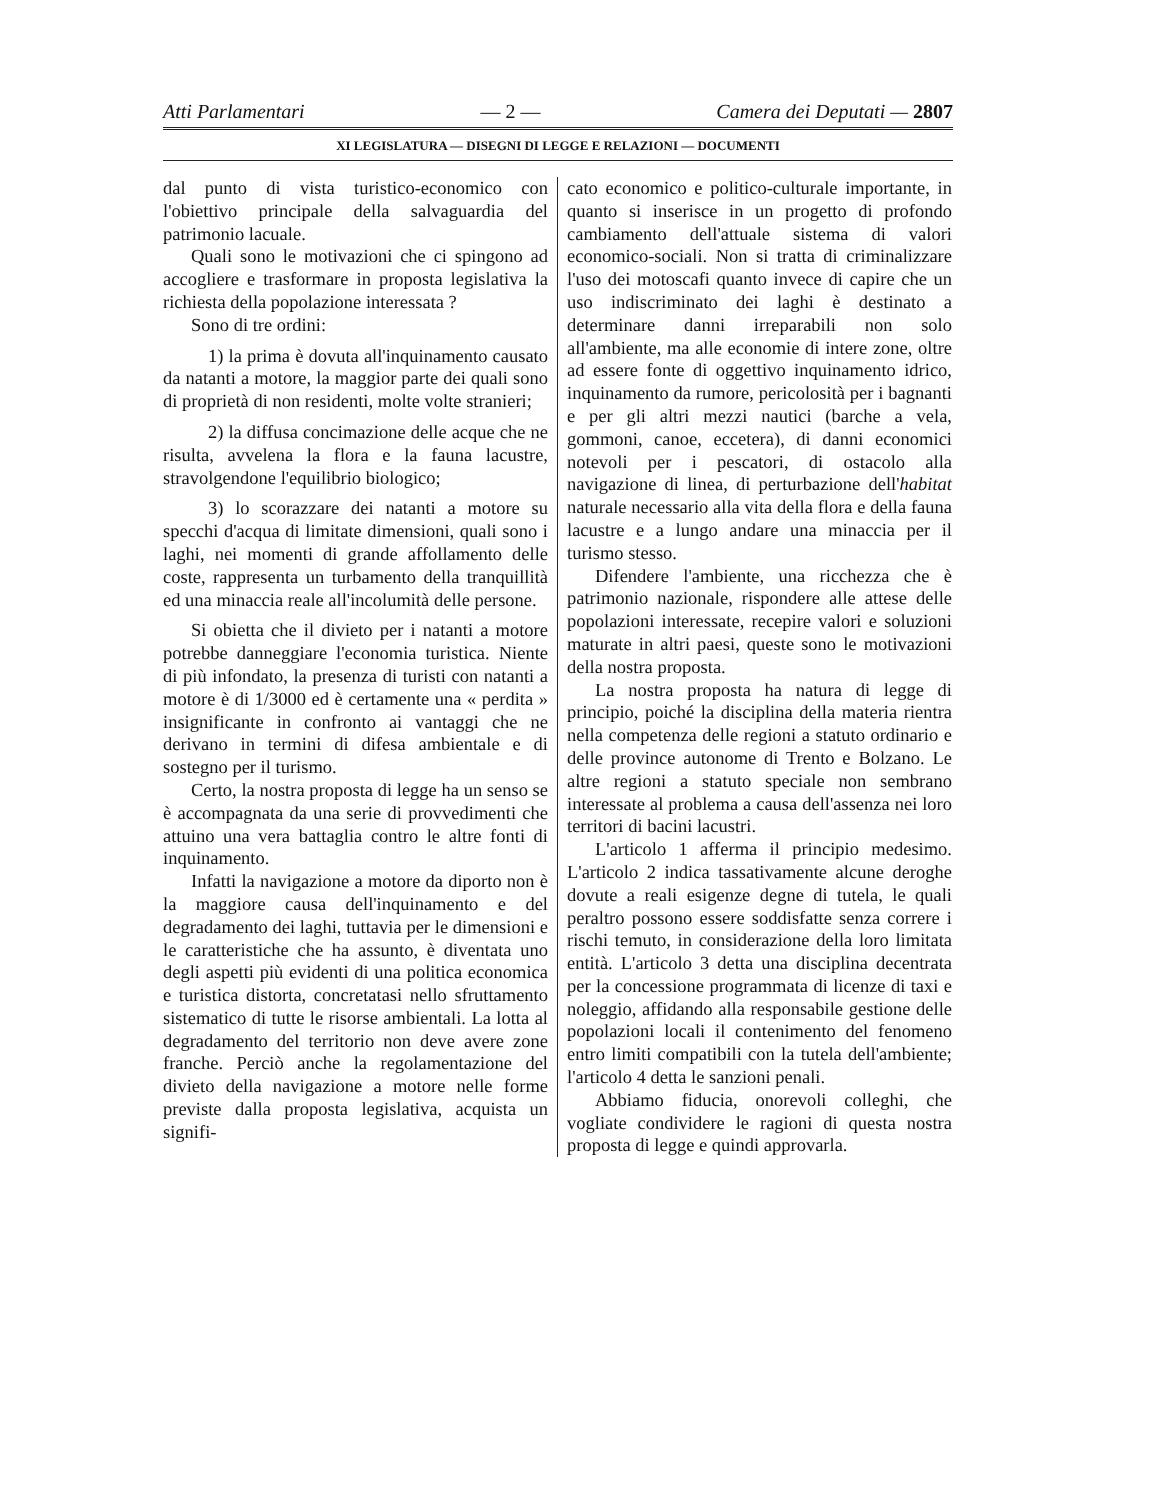Atti Parlamentari — 2 — Camera dei Deputati — 2807
XI LEGISLATURA — DISEGNI DI LEGGE E RELAZIONI — DOCUMENTI
dal punto di vista turistico-economico con l'obiettivo principale della salvaguardia del patrimonio lacuale.
Quali sono le motivazioni che ci spingono ad accogliere e trasformare in proposta legislativa la richiesta della popolazione interessata ?
Sono di tre ordini:
1) la prima è dovuta all'inquinamento causato da natanti a motore, la maggior parte dei quali sono di proprietà di non residenti, molte volte stranieri;
2) la diffusa concimazione delle acque che ne risulta, avvelena la flora e la fauna lacustre, stravolgendone l'equilibrio biologico;
3) lo scorazzare dei natanti a motore su specchi d'acqua di limitate dimensioni, quali sono i laghi, nei momenti di grande affollamento delle coste, rappresenta un turbamento della tranquillità ed una minaccia reale all'incolumità delle persone.
Si obietta che il divieto per i natanti a motore potrebbe danneggiare l'economia turistica. Niente di più infondato, la presenza di turisti con natanti a motore è di 1/3000 ed è certamente una « perdita » insignificante in confronto ai vantaggi che ne derivano in termini di difesa ambientale e di sostegno per il turismo.
Certo, la nostra proposta di legge ha un senso se è accompagnata da una serie di provvedimenti che attuino una vera battaglia contro le altre fonti di inquinamento.
Infatti la navigazione a motore da diporto non è la maggiore causa dell'inquinamento e del degradamento dei laghi, tuttavia per le dimensioni e le caratteristiche che ha assunto, è diventata uno degli aspetti più evidenti di una politica economica e turistica distorta, concretatasi nello sfruttamento sistematico di tutte le risorse ambientali. La lotta al degradamento del territorio non deve avere zone franche. Perciò anche la regolamentazione del divieto della navigazione a motore nelle forme previste dalla proposta legislativa, acquista un signifi-
cato economico e politico-culturale importante, in quanto si inserisce in un progetto di profondo cambiamento dell'attuale sistema di valori economico-sociali. Non si tratta di criminalizzare l'uso dei motoscafi quanto invece di capire che un uso indiscriminato dei laghi è destinato a determinare danni irreparabili non solo all'ambiente, ma alle economie di intere zone, oltre ad essere fonte di oggettivo inquinamento idrico, inquinamento da rumore, pericolosità per i bagnanti e per gli altri mezzi nautici (barche a vela, gommoni, canoe, eccetera), di danni economici notevoli per i pescatori, di ostacolo alla navigazione di linea, di perturbazione dell'habitat naturale necessario alla vita della flora e della fauna lacustre e a lungo andare una minaccia per il turismo stesso.
Difendere l'ambiente, una ricchezza che è patrimonio nazionale, rispondere alle attese delle popolazioni interessate, recepire valori e soluzioni maturate in altri paesi, queste sono le motivazioni della nostra proposta.
La nostra proposta ha natura di legge di principio, poiché la disciplina della materia rientra nella competenza delle regioni a statuto ordinario e delle province autonome di Trento e Bolzano. Le altre regioni a statuto speciale non sembrano interessate al problema a causa dell'assenza nei loro territori di bacini lacustri.
L'articolo 1 afferma il principio medesimo. L'articolo 2 indica tassativamente alcune deroghe dovute a reali esigenze degne di tutela, le quali peraltro possono essere soddisfatte senza correre i rischi temuto, in considerazione della loro limitata entità. L'articolo 3 detta una disciplina decentrata per la concessione programmata di licenze di taxi e noleggio, affidando alla responsabile gestione delle popolazioni locali il contenimento del fenomeno entro limiti compatibili con la tutela dell'ambiente; l'articolo 4 detta le sanzioni penali.
Abbiamo fiducia, onorevoli colleghi, che vogliate condividere le ragioni di questa nostra proposta di legge e quindi approvarla.